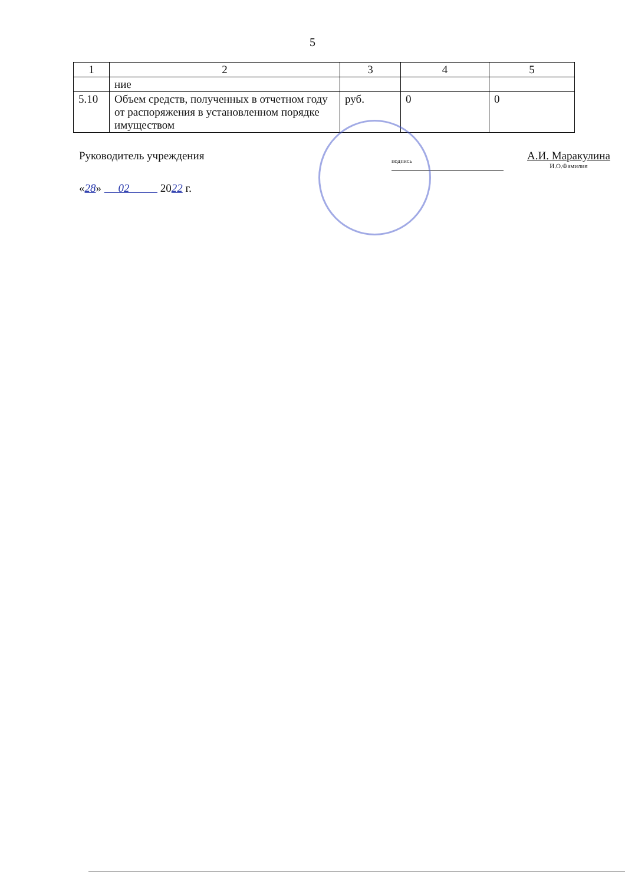5
| 1 | 2 | 3 | 4 | 5 |
| --- | --- | --- | --- | --- |
| | ние | | | |
| 5.10 | Объем средств, полученных в отчетном году от распоряжения в установленном порядке имуществом | руб. | 0 | 0 |
Руководитель учреждения
подпись
А.И. Маракулина
И.О.Фамилия
«28» 02 2022 г.